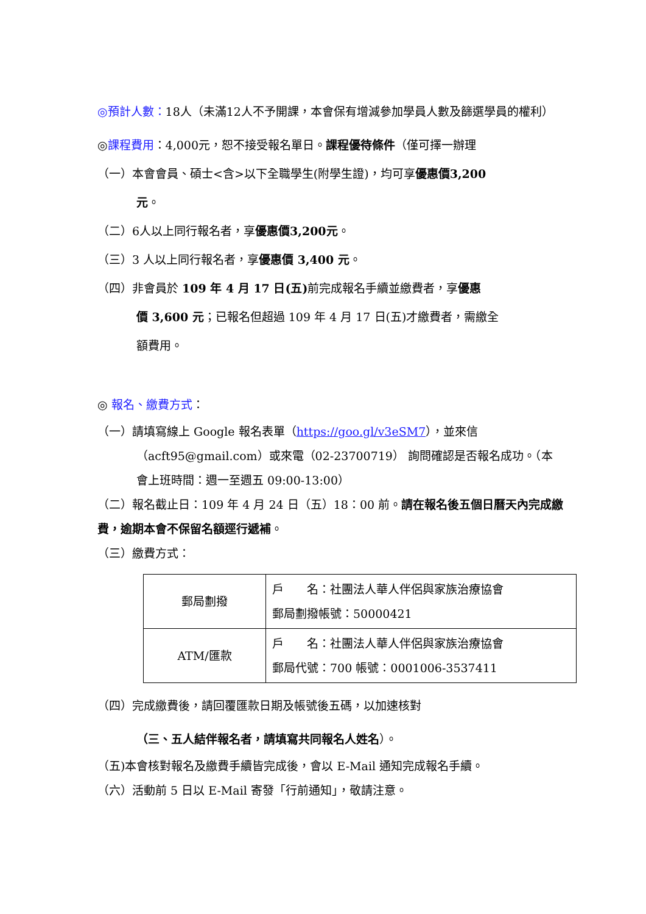◎預計人數：18人（未滿12人不予開課，本會保有增減參加學員人數及篩選學員的權利）
◎課程費用：4,000元，恕不接受報名單日。課程優待條件（僅可擇一辦理
（一）本會會員、碩士<含>以下全職學生(附學生證)，均可享優惠價3,200
元。
（二）6人以上同行報名者，享優惠價3,200元。
（三）3 人以上同行報名者，享優惠價 3,400 元。
（四）非會員於 109 年 4 月 17 日(五) 前完成報名手續並繳費者，享優惠
價 3,600 元；已報名但超過 109 年 4 月 17 日(五)才繳費者，需繳全
額費用。
◎ 報名、繳費方式：
（一）請填寫線上 Google 報名表單（https://goo.gl/v3eSM7），並來信
（acft95@gmail.com）或來電（02-23700719） 詢問確認是否報名成功。（本會上班時間：週一至週五 09:00-13:00）
（二）報名截止日：109 年 4 月 24 日（五）18：00 前。請在報名後五個日曆天內完成繳費，逾期本會不保留名額逕行遞補。
（三）繳費方式：
| 郵局劃撥 | 戶 名：社團法人華人伴侶與家族治療協會 郵局劃撥帳號：50000421 |
| ATM/匯款 | 戶 名：社團法人華人伴侶與家族治療協會 郵局代號：700 帳號：0001006-3537411 |
（四）完成繳費後，請回覆匯款日期及帳號後五碼，以加速核對
（三、五人結伴報名者，請填寫共同報名人姓名）。
（五)本會核對報名及繳費手續皆完成後，會以 E-Mail 通知完成報名手續。
（六）活動前 5 日以 E-Mail 寄發「行前通知」，敬請注意。